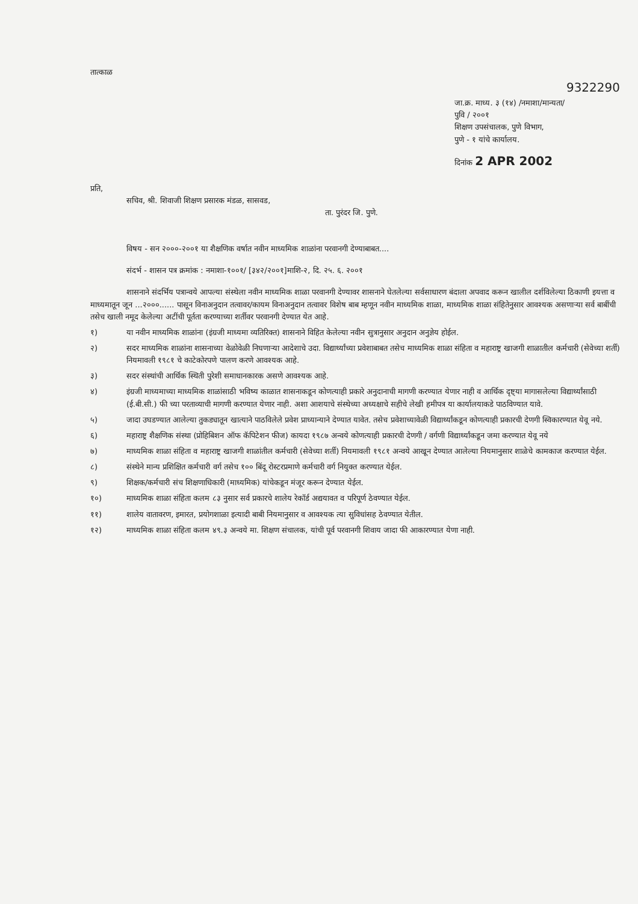तात्काळ
9322290
जा.क्र. माध्य. ३ (१४) /नमाशा/मान्यता/
पुवि / २००१
शिक्षण उपसंचालक, पुणे विभाग,
पुणे - १ यांचे कार्यालय.
दिनांक 2 APR 2002
प्रति,
सचिव, श्री. शिवाजी शिक्षण प्रसारक मंडळ, सासवड,
ता. पुरंदर जि. पुणे.
विषय - सन २०००-२००१ या शैक्षणिक वर्षात नवीन माध्यमिक शाळांना परवानगी देण्याबाबत....
संदर्भ - शासन पत्र क्रमांक : नमाशा-१००१/ [३४२/२००१]माशि-२, दि. २५. ६. २००१
शासनाने संदर्भिय पत्रान्वये आपल्या संस्थेला नवीन माध्यमिक शाळा परवानगी देण्यावर शासनाने घेतलेल्या सर्वसाधारण बंदाला अपवाद करून खालील दर्शविलेल्या ठिकाणी इयत्ता व माध्यमातून जून ...२०००...... पासून विनाअनुदान तत्वावर/कायम विनाअनुदान तत्वावर विशेष बाब म्हणून नवीन माध्यमिक शाळा, माध्यमिक शाळा संहितेनुसार आवश्यक असणाऱ्या सर्व बाबींची तसेच खाली नमूद केलेल्या अटींची पूर्तता करण्याच्या शर्तीवर परवानगी देण्यात येत आहे.
१) या नवीन माध्यमिक शाळांना (इंग्रजी माध्यमा व्यतिरिक्त) शासनाने विहित केलेल्या नवीन सुत्रानुसार अनुदान अनुज्ञेय होईल.
२) सदर माध्यमिक शाळांना शासनाच्या वेळोवेळी निघणाऱ्या आदेशाचे उदा. विद्यार्थ्यांच्या प्रवेशाबाबत तसेच माध्यमिक शाळा संहिता व महाराष्ट्र खाजगी शाळातील कर्मचारी (सेवेच्या शर्ती) नियमावली १९८१ चे काटेकोरपणे पालण करणे आवश्यक आहे.
३) सदर संस्थांची आर्थिक स्थिती पुरेशी समाधानकारक असणे आवश्यक आहे.
४) इंग्रजी माध्यमाच्या माध्यमिक शाळांसाठी भविष्य काळात शासनाकडून कोणत्याही प्रकारे अनुदानाची मागणी करण्यात येणार नाही व आर्थिक दृष्ट्या मागासलेल्या विद्यार्थ्यांसाठी (ई.बी.सी.) फी च्या परताव्याची मागणी करण्यात येणार नाही. अशा आशयाचे संस्थेच्या अध्यक्षाचे सहीचे लेखी हमीपत्र या कार्यालयाकडे पाठविण्यात यावे.
५) जादा उघडण्यात आलेल्या तुकड्यातून खात्याने पाठविलेले प्रवेश प्राध्यान्याने देण्यात यावेत. तसेच प्रवेशाच्यावेळी विद्यार्थ्यांकडून कोणत्याही प्रकारची देणगी स्विकारण्यात येवू नये.
६) महाराष्ट्र शैक्षणिक संस्था (प्रोहिबिशन ऑफ कॅपिटेशन फीज) कायदा १९८७ अन्वये कोणत्याही प्रकारची देणगी / वर्गणी विद्यार्थ्यांकडून जमा करण्यात येवू नये
७) माध्यमिक शाळा संहिता व महाराष्ट्र खाजगी शाळांतील कर्मचारी (सेवेच्या शर्ती) नियमावली १९८१ अन्वये आखून देण्यात आलेल्या नियमानुसार शाळेचे कामकाज करण्यात येईल.
८) संस्थेने मान्य प्रशिक्षित कर्मचारी वर्ग तसेच १०० बिंदू रोस्टरप्रमाणे कर्मचारी वर्ग नियुक्त करण्यात येईल.
९) शिक्षक/कर्मचारी संच शिक्षणाधिकारी (माध्यमिक) यांचेकडून मंजूर करून देण्यात येईल.
१०) माध्यमिक शाळा संहिता कलम ८३ नुसार सर्व प्रकारचे शालेय रेकॉर्ड अद्ययावत व परिपूर्ण ठेवण्यात येईल.
११) शालेय वातावरण, इमारत, प्रयोगशाळा इत्यादी बाबी नियमानुसार व आवश्यक त्या सुविधांसह ठेवण्यात येतील.
१२) माध्यमिक शाळा संहिता कलम ४९.३ अन्वये मा. शिक्षण संचालक, यांची पूर्व परवानगी शिवाय जादा फी आकारण्यात येणा नाही.